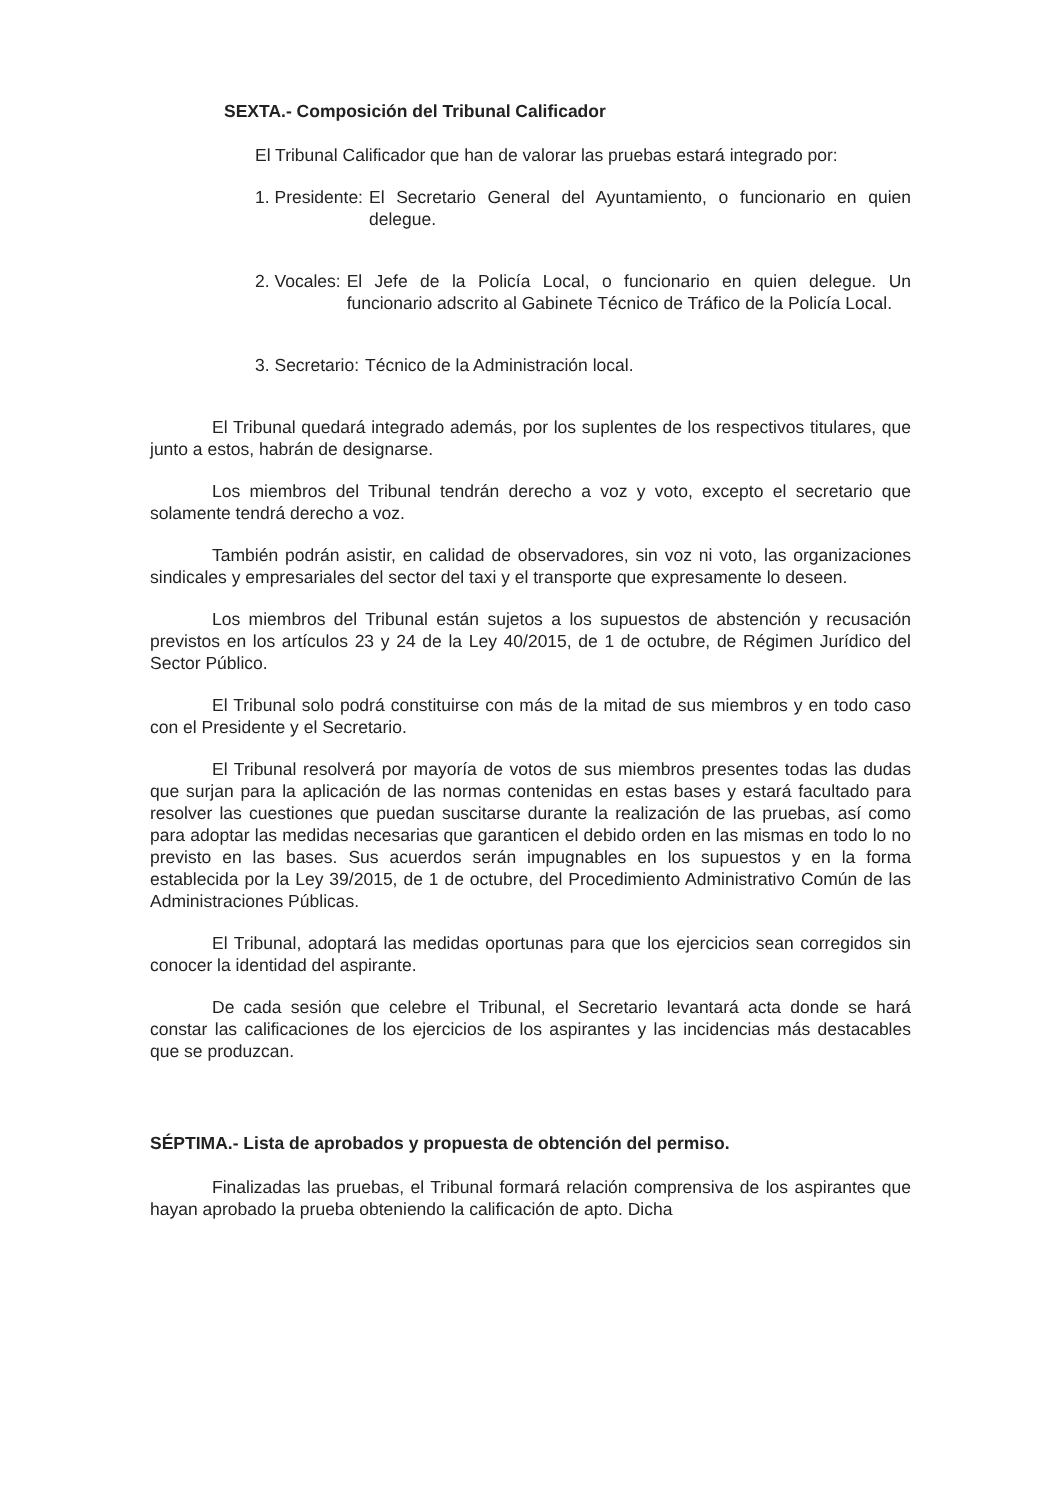SEXTA.- Composición del Tribunal Calificador
El Tribunal Calificador que han de valorar las pruebas estará integrado por:
1. Presidente: El Secretario General del Ayuntamiento, o funcionario en quien delegue.
2. Vocales: El Jefe de la Policía Local, o funcionario en quien delegue. Un funcionario adscrito al Gabinete Técnico de Tráfico de la Policía Local.
3. Secretario: Técnico de la Administración local.
El Tribunal quedará integrado además, por los suplentes de los respectivos titulares, que junto a estos, habrán de designarse.
Los miembros del Tribunal tendrán derecho a voz y voto, excepto el secretario que solamente tendrá derecho a voz.
También podrán asistir, en calidad de observadores, sin voz ni voto, las organizaciones sindicales y empresariales del sector del taxi y el transporte que expresamente lo deseen.
Los miembros del Tribunal están sujetos a los supuestos de abstención y recusación previstos en los artículos 23 y 24 de la Ley 40/2015, de 1 de octubre, de Régimen Jurídico del Sector Público.
El Tribunal solo podrá constituirse con más de la mitad de sus miembros y en todo caso con el Presidente y el Secretario.
El Tribunal resolverá por mayoría de votos de sus miembros presentes todas las dudas que surjan para la aplicación de las normas contenidas en estas bases y estará facultado para resolver las cuestiones que puedan suscitarse durante la realización de las pruebas, así como para adoptar las medidas necesarias que garanticen el debido orden en las mismas en todo lo no previsto en las bases. Sus acuerdos serán impugnables en los supuestos y en la forma establecida por la Ley 39/2015, de 1 de octubre, del Procedimiento Administrativo Común de las Administraciones Públicas.
El Tribunal, adoptará las medidas oportunas para que los ejercicios sean corregidos sin conocer la identidad del aspirante.
De cada sesión que celebre el Tribunal, el Secretario levantará acta donde se hará constar las calificaciones de los ejercicios de los aspirantes y las incidencias más destacables que se produzcan.
SÉPTIMA.- Lista de aprobados y propuesta de obtención del permiso.
Finalizadas las pruebas, el Tribunal formará relación comprensiva de los aspirantes que hayan aprobado la prueba obteniendo la calificación de apto. Dicha